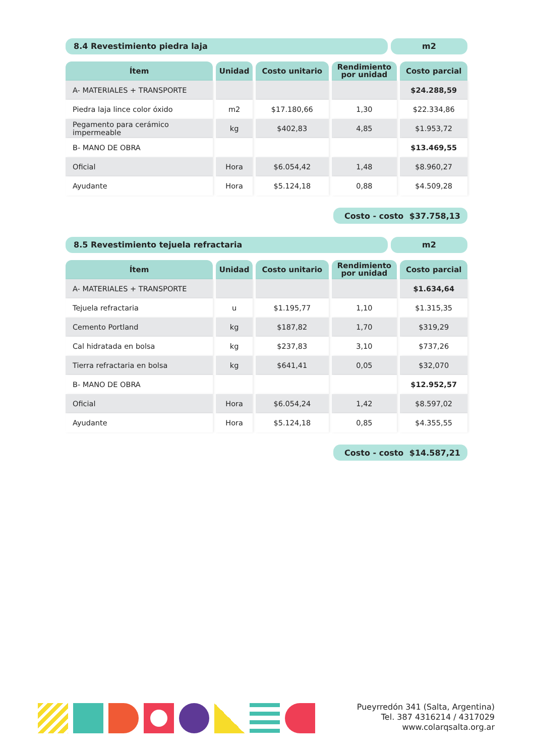8.4 Revestimiento piedra laja m2
| Ítem | Unidad | Costo unitario | Rendimiento por unidad | Costo parcial |
| --- | --- | --- | --- | --- |
| A- MATERIALES + TRANSPORTE | | | | $24.288,59 |
| Piedra laja lince color óxido | m2 | $17.180,66 | 1,30 | $22.334,86 |
| Pegamento para cerámico impermeable | kg | $402,83 | 4,85 | $1.953,72 |
| B- MANO DE OBRA | | | | $13.469,55 |
| Oficial | Hora | $6.054,42 | 1,48 | $8.960,27 |
| Ayudante | Hora | $5.124,18 | 0,88 | $4.509,28 |
Costo - costo $37.758,13
8.5 Revestimiento tejuela refractaria
m2
| Ítem | Unidad | Costo unitario | Rendimiento por unidad | Costo parcial |
| --- | --- | --- | --- | --- |
| A- MATERIALES + TRANSPORTE | | | | $1.634,64 |
| Tejuela refractaria | u | $1.195,77 | 1,10 | $1.315,35 |
| Cemento Portland | kg | $187,82 | 1,70 | $319,29 |
| Cal hidratada en bolsa | kg | $237,83 | 3,10 | $737,26 |
| Tierra refractaria en bolsa | kg | $641,41 | 0,05 | $32,070 |
| B- MANO DE OBRA | | | | $12.952,57 |
| Oficial | Hora | $6.054,24 | 1,42 | $8.597,02 |
| Ayudante | Hora | $5.124,18 | 0,85 | $4.355,55 |
Costo - costo $14.587,21
Pueyrredón 341 (Salta, Argentina)
Tel. 387 4316214 / 4317029
www.colarqsalta.org.ar